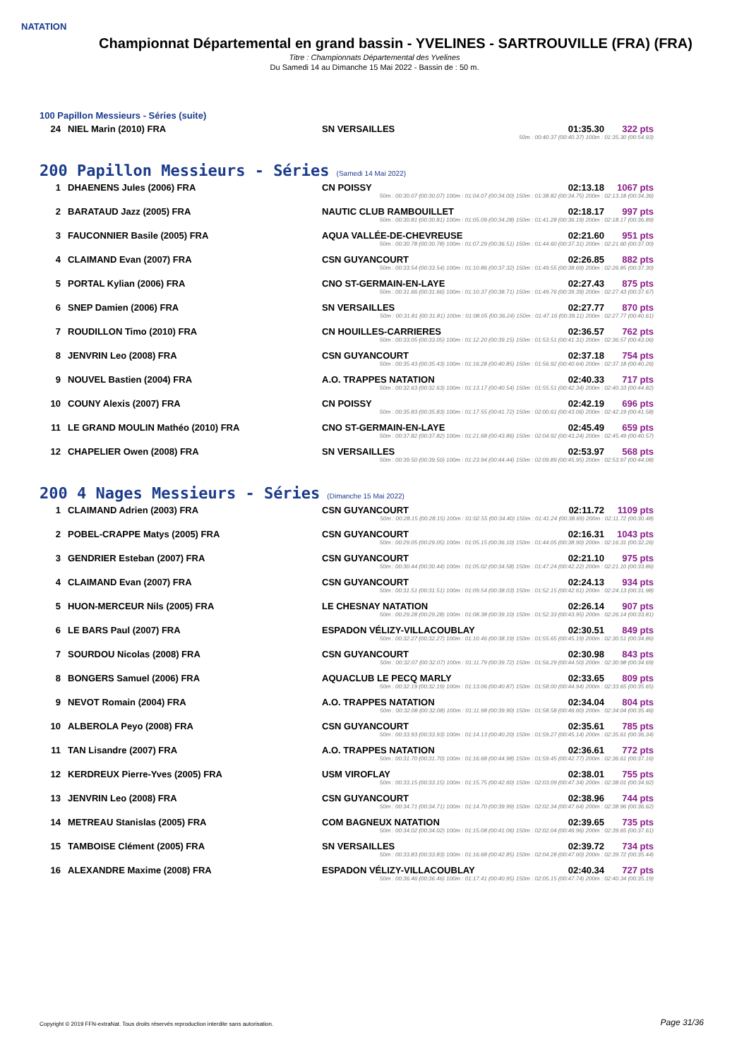NATATION
Championnat Départemental en grand bassin - YVELINES - SARTROUVILLE (FRA) (FRA)
Titre : Championnats Départemental des Yvelines
Du Samedi 14 au Dimanche 15 Mai 2022 - Bassin de : 50 m.
100 Papillon Messieurs - Séries (suite)
| 24 | NIEL Marin (2010) FRA | SN VERSAILLES | 01:35.30 | 322 pts |
| 50m : 00:40.37 (00:40.37) 100m : 01:35.30 (00:54.93) | | | | |
200 Papillon Messieurs - Séries (Samedi 14 Mai 2022)
| 1 | DHAENENS Jules (2006) FRA | CN POISSY | 02:13.18 | 1067 pts |
| 50m : 00:30.07 (00:30.07) 100m : 01:04.07 (00:34.00) 150m : 01:38.82 (00:34.75) 200m : 02:13.18 (00:34.36) | | | | |
| 2 | BARATAUD Jazz (2005) FRA | NAUTIC CLUB RAMBOUILLET | 02:18.17 | 997 pts |
| 50m : 00:30.81 (00:30.81) 100m : 01:05.09 (00:34.28) 150m : 01:41.28 (00:36.19) 200m : 02:18.17 (00:36.89) | | | | |
| 3 | FAUCONNIER Basile (2005) FRA | AQUA VALLÉE-DE-CHEVREUSE | 02:21.60 | 951 pts |
| 50m : 00:30.78 (00:30.78) 100m : 01:07.29 (00:36.51) 150m : 01:44.60 (00:37.31) 200m : 02:21.60 (00:37.00) | | | | |
| 4 | CLAIMAND Evan (2007) FRA | CSN GUYANCOURT | 02:26.85 | 882 pts |
| 50m : 00:33.54 (00:33.54) 100m : 01:10.86 (00:37.32) 150m : 01:49.55 (00:38.69) 200m : 02:26.85 (00:37.30) | | | | |
| 5 | PORTAL Kylian (2006) FRA | CNO ST-GERMAIN-EN-LAYE | 02:27.43 | 875 pts |
| 50m : 00:31.66 (00:31.66) 100m : 01:10.37 (00:38.71) 150m : 01:49.76 (00:39.39) 200m : 02:27.43 (00:37.67) | | | | |
| 6 | SNEP Damien (2006) FRA | SN VERSAILLES | 02:27.77 | 870 pts |
| 50m : 00:31.81 (00:31.81) 100m : 01:08.05 (00:36.24) 150m : 01:47.16 (00:39.11) 200m : 02:27.77 (00:40.61) | | | | |
| 7 | ROUDILLON Timo (2010) FRA | CN HOUILLES-CARRIERES | 02:36.57 | 762 pts |
| 50m : 00:33.05 (00:33.05) 100m : 01:12.20 (00:39.15) 150m : 01:53.51 (00:41.31) 200m : 02:36.57 (00:43.06) | | | | |
| 8 | JENVRIN Leo (2008) FRA | CSN GUYANCOURT | 02:37.18 | 754 pts |
| 50m : 00:35.43 (00:35.43) 100m : 01:16.28 (00:40.85) 150m : 01:56.92 (00:40.64) 200m : 02:37.18 (00:40.26) | | | | |
| 9 | NOUVEL Bastien (2004) FRA | A.O. TRAPPES NATATION | 02:40.33 | 717 pts |
| 50m : 00:32.63 (00:32.63) 100m : 01:13.17 (00:40.54) 150m : 01:55.51 (00:42.34) 200m : 02:40.33 (00:44.82) | | | | |
| 10 | COUNY Alexis (2007) FRA | CN POISSY | 02:42.19 | 696 pts |
| 50m : 00:35.83 (00:35.83) 100m : 01:17.55 (00:41.72) 150m : 02:00.61 (00:43.06) 200m : 02:42.19 (00:41.58) | | | | |
| 11 | LE GRAND MOULIN Mathéo (2010) FRA | CNO ST-GERMAIN-EN-LAYE | 02:45.49 | 659 pts |
| 50m : 00:37.82 (00:37.82) 100m : 01:21.68 (00:43.86) 150m : 02:04.92 (00:43.24) 200m : 02:45.49 (00:40.57) | | | | |
| 12 | CHAPELIER Owen (2008) FRA | SN VERSAILLES | 02:53.97 | 568 pts |
| 50m : 00:39.50 (00:39.50) 100m : 01:23.94 (00:44.44) 150m : 02:09.89 (00:45.95) 200m : 02:53.97 (00:44.08) | | | | |
200 4 Nages Messieurs - Séries (Dimanche 15 Mai 2022)
| 1 | CLAIMAND Adrien (2003) FRA | CSN GUYANCOURT | 02:11.72 | 1109 pts |
| 50m : 00:28.15 (00:28.15) 100m : 01:02.55 (00:34.40) 150m : 01:41.24 (00:38.69) 200m : 02:11.72 (00:30.48) | | | | |
| 2 | POBEL-CRAPPE Matys (2005) FRA | CSN GUYANCOURT | 02:16.31 | 1043 pts |
| 50m : 00:29.05 (00:29.05) 100m : 01:05.15 (00:36.10) 150m : 01:44.05 (00:38.90) 200m : 02:16.31 (00:32.26) | | | | |
| 3 | GENDRIER Esteban (2007) FRA | CSN GUYANCOURT | 02:21.10 | 975 pts |
| 50m : 00:30.44 (00:30.44) 100m : 01:05.02 (00:34.58) 150m : 01:47.24 (00:42.22) 200m : 02:21.10 (00:33.86) | | | | |
| 4 | CLAIMAND Evan (2007) FRA | CSN GUYANCOURT | 02:24.13 | 934 pts |
| 50m : 00:31.51 (00:31.51) 100m : 01:09.54 (00:38.03) 150m : 01:52.15 (00:42.61) 200m : 02:24.13 (00:31.98) | | | | |
| 5 | HUON-MERCEUR Nils (2005) FRA | LE CHESNAY NATATION | 02:26.14 | 907 pts |
| 50m : 00:29.28 (00:29.28) 100m : 01:08.38 (00:39.10) 150m : 01:52.33 (00:43.95) 200m : 02:26.14 (00:33.81) | | | | |
| 6 | LE BARS Paul (2007) FRA | ESPADON VÉLIZY-VILLACOUBLAY | 02:30.51 | 849 pts |
| 50m : 00:32.27 (00:32.27) 100m : 01:10.46 (00:38.19) 150m : 01:55.65 (00:45.19) 200m : 02:30.51 (00:34.86) | | | | |
| 7 | SOURDOU Nicolas (2008) FRA | CSN GUYANCOURT | 02:30.98 | 843 pts |
| 50m : 00:32.07 (00:32.07) 100m : 01:11.79 (00:39.72) 150m : 01:56.29 (00:44.50) 200m : 02:30.98 (00:34.69) | | | | |
| 8 | BONGERS Samuel (2006) FRA | AQUACLUB LE PECQ MARLY | 02:33.65 | 809 pts |
| 50m : 00:32.19 (00:32.19) 100m : 01:13.06 (00:40.87) 150m : 01:58.00 (00:44.94) 200m : 02:33.65 (00:35.65) | | | | |
| 9 | NEVOT Romain (2004) FRA | A.O. TRAPPES NATATION | 02:34.04 | 804 pts |
| 50m : 00:32.08 (00:32.08) 100m : 01:11.98 (00:39.90) 150m : 01:58.58 (00:46.60) 200m : 02:34.04 (00:35.46) | | | | |
| 10 | ALBEROLA Peyo (2008) FRA | CSN GUYANCOURT | 02:35.61 | 785 pts |
| 50m : 00:33.93 (00:33.93) 100m : 01:14.13 (00:40.20) 150m : 01:59.27 (00:45.14) 200m : 02:35.61 (00:36.34) | | | | |
| 11 | TAN Lisandre (2007) FRA | A.O. TRAPPES NATATION | 02:36.61 | 772 pts |
| 50m : 00:31.70 (00:31.70) 100m : 01:16.68 (00:44.98) 150m : 01:59.45 (00:42.77) 200m : 02:36.61 (00:37.16) | | | | |
| 12 | KERDREUX Pierre-Yves (2005) FRA | USM VIROFLAY | 02:38.01 | 755 pts |
| 50m : 00:33.15 (00:33.15) 100m : 01:15.75 (00:42.60) 150m : 02:03.09 (00:47.34) 200m : 02:38.01 (00:34.92) | | | | |
| 13 | JENVRIN Leo (2008) FRA | CSN GUYANCOURT | 02:38.96 | 744 pts |
| 50m : 00:34.71 (00:34.71) 100m : 01:14.70 (00:39.99) 150m : 02:02.34 (00:47.64) 200m : 02:38.96 (00:36.62) | | | | |
| 14 | METREAU Stanislas (2005) FRA | COM BAGNEUX NATATION | 02:39.65 | 735 pts |
| 50m : 00:34.02 (00:34.02) 100m : 01:15.08 (00:41.06) 150m : 02:02.04 (00:46.96) 200m : 02:39.65 (00:37.61) | | | | |
| 15 | TAMBOISE Clément (2005) FRA | SN VERSAILLES | 02:39.72 | 734 pts |
| 50m : 00:33.83 (00:33.83) 100m : 01:16.68 (00:42.85) 150m : 02:04.28 (00:47.60) 200m : 02:39.72 (00:35.44) | | | | |
| 16 | ALEXANDRE Maxime (2008) FRA | ESPADON VÉLIZY-VILLACOUBLAY | 02:40.34 | 727 pts |
| 50m : 00:36.46 (00:36.46) 100m : 01:17.41 (00:40.95) 150m : 02:05.15 (00:47.74) 200m : 02:40.34 (00:35.19) | | | | |
Copyright © 2019 FFN-extraNat. Tous droits réservés reproduction interdite sans autorisation.
Page 31/36